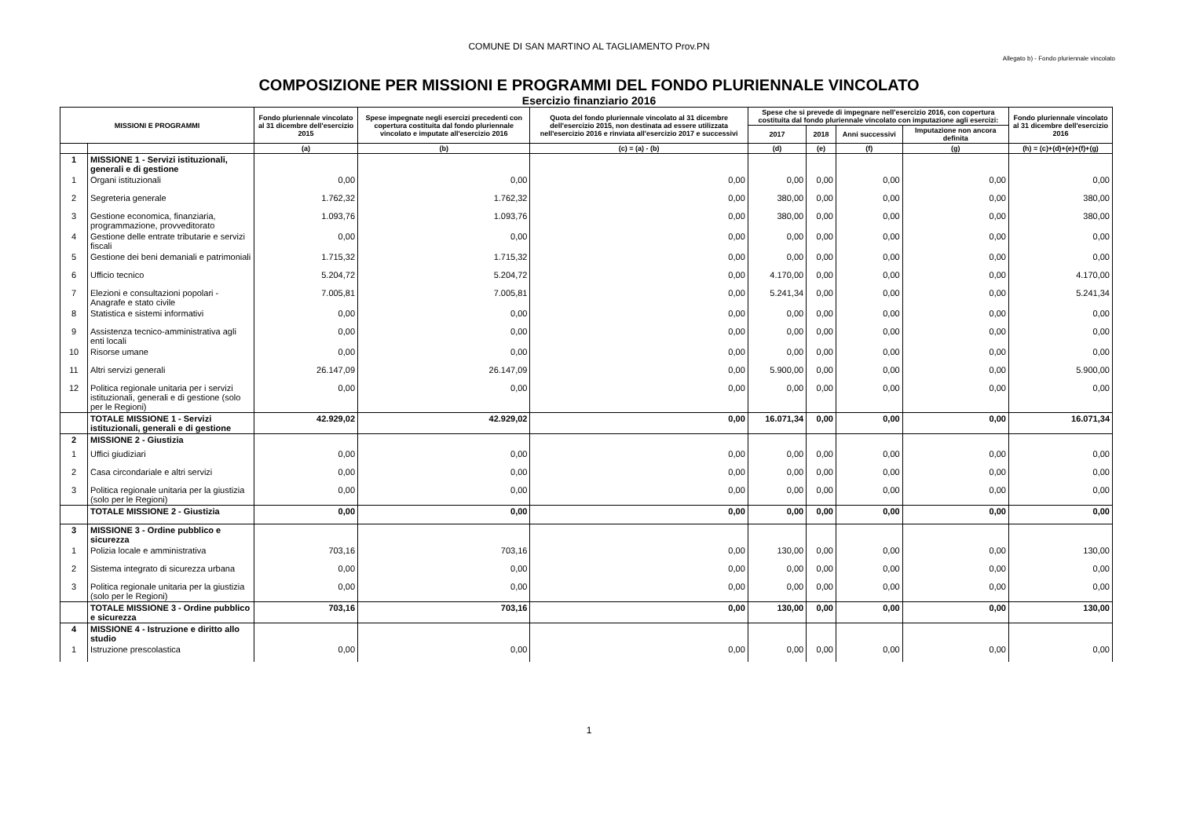COMUNE DI SAN MARTINO AL TAGLIAMENTO Prov.PN
Allegato b) - Fondo pluriennale vincolato
COMPOSIZIONE PER MISSIONI E PROGRAMMI DEL FONDO PLURIENNALE VINCOLATO
Esercizio finanziario 2016
| MISSIONI E PROGRAMMI | | Fondo pluriennale vincolato al 31 dicembre dell'esercizio 2015 | Spese impegnate negli esercizi precedenti con copertura costituita dal fondo pluriennale vincolato e imputate all'esercizio 2016 | Quota del fondo pluriennale vincolato al 31 dicembre dell'esercizio 2015, non destinata ad essere utilizzata nell'esercizio 2016 e rinviata all'esercizio 2017 e successivi | Spese che si prevede di impegnare nell'esercizio 2016, con copertura costituita dal fondo pluriennale vincolato con imputazione agli esercizi: | | | | Fondo pluriennale vincolato al 31 dicembre dell'esercizio 2016 |
| --- | --- | --- | --- | --- | --- | --- | --- | --- | --- |
| | | | | | 2017 | 2018 | Anni successivi | Imputazione non ancora definita | |
| | | (a) | (b) | (c) = (a) - (b) | (d) | (e) | (f) | (g) | (h) = (c)+(d)+(e)+(f)+(g) |
| 1 | MISSIONE 1 - Servizi istituzionali, generali e di gestione | | | | | | | | |
| 1 | Organi istituzionali | 0,00 | 0,00 | 0,00 | 0,00 | 0,00 | 0,00 | 0,00 | 0,00 |
| 2 | Segreteria generale | 1.762,32 | 1.762,32 | 0,00 | 380,00 | 0,00 | 0,00 | 0,00 | 380,00 |
| 3 | Gestione economica, finanziaria, programmazione, provveditorato | 1.093,76 | 1.093,76 | 0,00 | 380,00 | 0,00 | 0,00 | 0,00 | 380,00 |
| 4 | Gestione delle entrate tributarie e servizi fiscali | 0,00 | 0,00 | 0,00 | 0,00 | 0,00 | 0,00 | 0,00 | 0,00 |
| 5 | Gestione dei beni demaniali e patrimoniali | 1.715,32 | 1.715,32 | 0,00 | 0,00 | 0,00 | 0,00 | 0,00 | 0,00 |
| 6 | Ufficio tecnico | 5.204,72 | 5.204,72 | 0,00 | 4.170,00 | 0,00 | 0,00 | 0,00 | 4.170,00 |
| 7 | Elezioni e consultazioni popolari - Anagrafe e stato civile | 7.005,81 | 7.005,81 | 0,00 | 5.241,34 | 0,00 | 0,00 | 0,00 | 5.241,34 |
| 8 | Statistica e sistemi informativi | 0,00 | 0,00 | 0,00 | 0,00 | 0,00 | 0,00 | 0,00 | 0,00 |
| 9 | Assistenza tecnico-amministrativa agli enti locali | 0,00 | 0,00 | 0,00 | 0,00 | 0,00 | 0,00 | 0,00 | 0,00 |
| 10 | Risorse umane | 0,00 | 0,00 | 0,00 | 0,00 | 0,00 | 0,00 | 0,00 | 0,00 |
| 11 | Altri servizi generali | 26.147,09 | 26.147,09 | 0,00 | 5.900,00 | 0,00 | 0,00 | 0,00 | 5.900,00 |
| 12 | Politica regionale unitaria per i servizi istituzionali, generali e di gestione (solo per le Regioni) | 0,00 | 0,00 | 0,00 | 0,00 | 0,00 | 0,00 | 0,00 | 0,00 |
| | TOTALE MISSIONE 1 - Servizi istituzionali, generali e di gestione | 42.929,02 | 42.929,02 | 0,00 | 16.071,34 | 0,00 | 0,00 | 0,00 | 16.071,34 |
| 2 | MISSIONE 2 - Giustizia | | | | | | | | |
| 1 | Uffici giudiziari | 0,00 | 0,00 | 0,00 | 0,00 | 0,00 | 0,00 | 0,00 | 0,00 |
| 2 | Casa circondariale e altri servizi | 0,00 | 0,00 | 0,00 | 0,00 | 0,00 | 0,00 | 0,00 | 0,00 |
| 3 | Politica regionale unitaria per la giustizia (solo per le Regioni) | 0,00 | 0,00 | 0,00 | 0,00 | 0,00 | 0,00 | 0,00 | 0,00 |
| | TOTALE MISSIONE 2 - Giustizia | 0,00 | 0,00 | 0,00 | 0,00 | 0,00 | 0,00 | 0,00 | 0,00 |
| 3 | MISSIONE 3 - Ordine pubblico e sicurezza | | | | | | | | |
| 1 | Polizia locale e amministrativa | 703,16 | 703,16 | 0,00 | 130,00 | 0,00 | 0,00 | 0,00 | 130,00 |
| 2 | Sistema integrato di sicurezza urbana | 0,00 | 0,00 | 0,00 | 0,00 | 0,00 | 0,00 | 0,00 | 0,00 |
| 3 | Politica regionale unitaria per la giustizia (solo per le Regioni) | 0,00 | 0,00 | 0,00 | 0,00 | 0,00 | 0,00 | 0,00 | 0,00 |
| | TOTALE MISSIONE 3 - Ordine pubblico e sicurezza | 703,16 | 703,16 | 0,00 | 130,00 | 0,00 | 0,00 | 0,00 | 130,00 |
| 4 | MISSIONE 4 - Istruzione e diritto allo studio | | | | | | | | |
| 1 | Istruzione prescolastica | 0,00 | 0,00 | 0,00 | 0,00 | 0,00 | 0,00 | 0,00 | 0,00 |
1